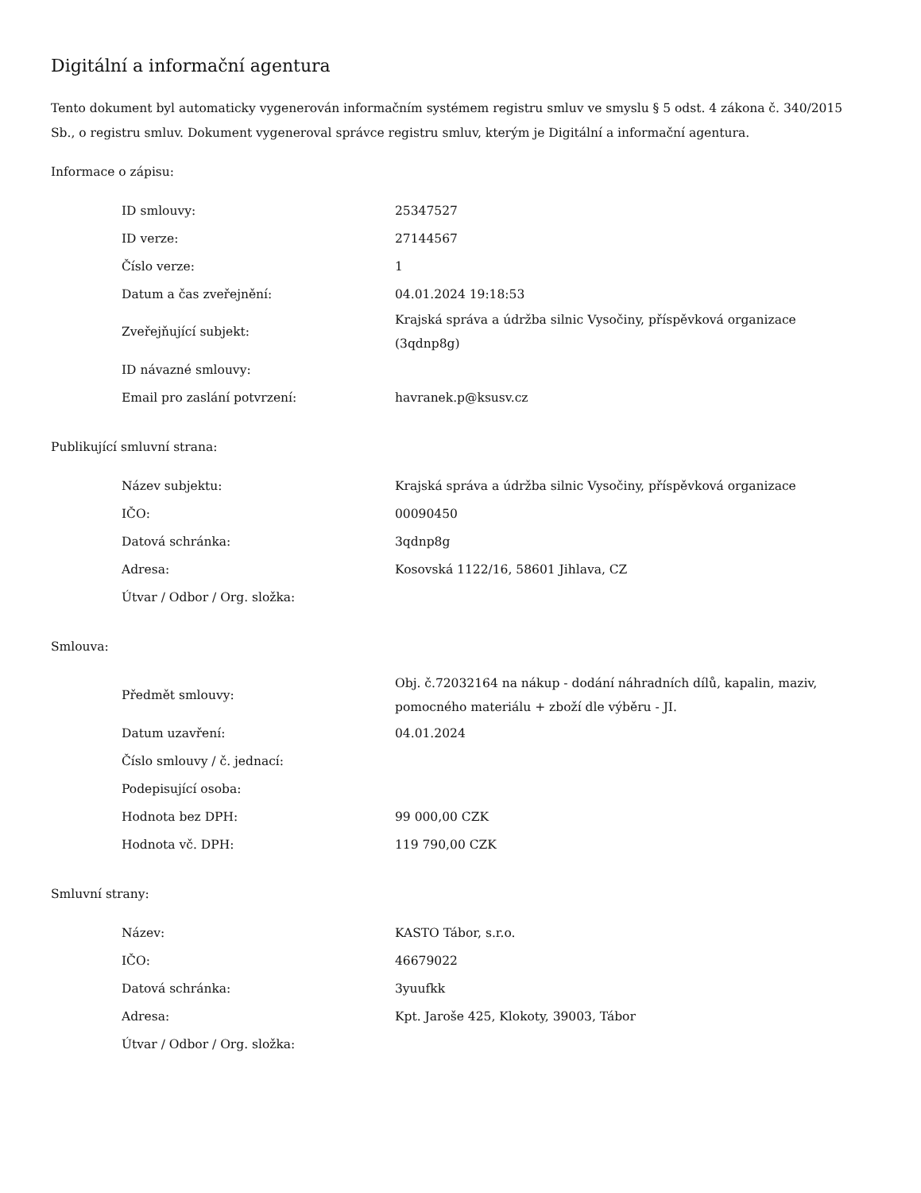Digitální a informační agentura
Tento dokument byl automaticky vygenerován informačním systémem registru smluv ve smyslu § 5 odst. 4 zákona č. 340/2015 Sb., o registru smluv. Dokument vygeneroval správce registru smluv, kterým je Digitální a informační agentura.
Informace o zápisu:
| ID smlouvy: | 25347527 |
| ID verze: | 27144567 |
| Číslo verze: | 1 |
| Datum a čas zveřejnění: | 04.01.2024 19:18:53 |
| Zveřejňující subjekt: | Krajská správa a údržba silnic Vysočiny, příspěvková organizace (3qdnp8g) |
| ID návazné smlouvy: | |
| Email pro zaslání potvrzení: | havranek.p@ksusv.cz |
Publikující smluvní strana:
| Název subjektu: | Krajská správa a údržba silnic Vysočiny, příspěvková organizace |
| IČO: | 00090450 |
| Datová schránka: | 3qdnp8g |
| Adresa: | Kosovská 1122/16, 58601 Jihlava, CZ |
| Útvar / Odbor / Org. složka: | |
Smlouva:
| Předmět smlouvy: | Obj. č.72032164 na nákup - dodání náhradních dílů, kapalin, maziv, pomocného materiálu + zboží dle výběru - JI. |
| Datum uzavření: | 04.01.2024 |
| Číslo smlouvy / č. jednací: | |
| Podepisující osoba: | |
| Hodnota bez DPH: | 99 000,00 CZK |
| Hodnota vč. DPH: | 119 790,00 CZK |
Smluvní strany:
| Název: | KASTO Tábor, s.r.o. |
| IČO: | 46679022 |
| Datová schránka: | 3yuufkk |
| Adresa: | Kpt. Jaroše 425, Klokoty, 39003, Tábor |
| Útvar / Odbor / Org. složka: | |